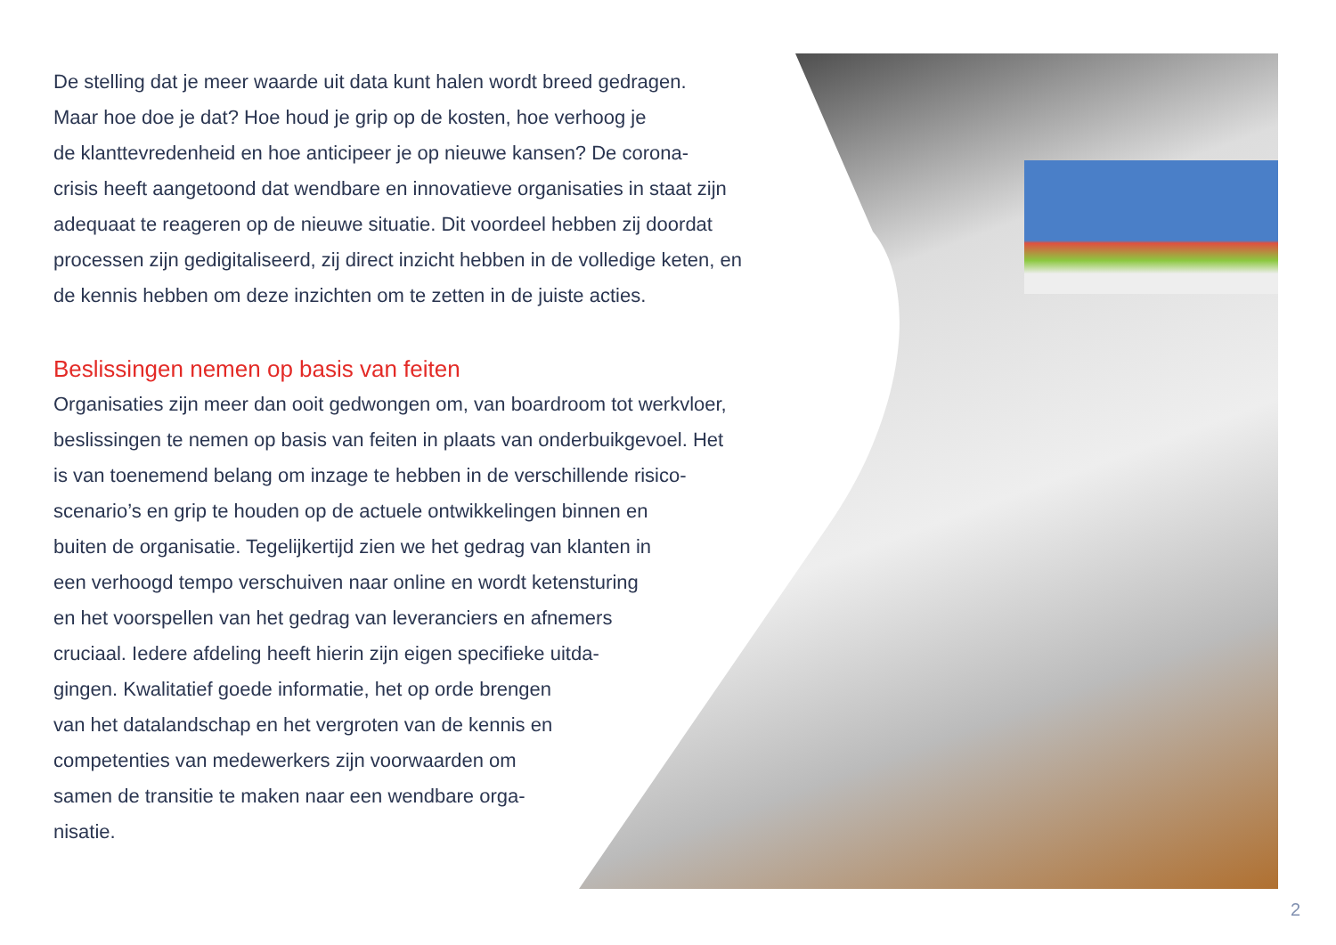De stelling dat je meer waarde uit data kunt halen wordt breed gedragen.
Maar hoe doe je dat? Hoe houd je grip op de kosten, hoe verhoog je
de klanttevredenheid en hoe anticipeer je op nieuwe kansen? De corona-
crisis heeft aangetoond dat wendbare en innovatieve organisaties in staat zijn
adequaat te reageren op de nieuwe situatie. Dit voordeel hebben zij doordat
processen zijn gedigitaliseerd, zij direct inzicht hebben in de volledige keten, en
de kennis hebben om deze inzichten om te zetten in de juiste acties.
Beslissingen nemen op basis van feiten
Organisaties zijn meer dan ooit gedwongen om, van boardroom tot werkvloer,
beslissingen te nemen op basis van feiten in plaats van onderbuikgevoel. Het
is van toenemend belang om inzage te hebben in de verschillende risico-
scenario’s en grip te houden op de actuele ontwikkelingen binnen en
buiten de organisatie. Tegelijkertijd zien we het gedrag van klanten in
een verhoogd tempo verschuiven naar online en wordt ketensturing
en het voorspellen van het gedrag van leveranciers en afnemers
cruciaal. Iedere afdeling heeft hierin zijn eigen specifieke uitda-
gingen. Kwalitatief goede informatie, het op orde brengen
van het datalandschap en het vergroten van de kennis en
competenties van medewerkers zijn voorwaarden om
samen de transitie te maken naar een wendbare orga-
nisatie.
2